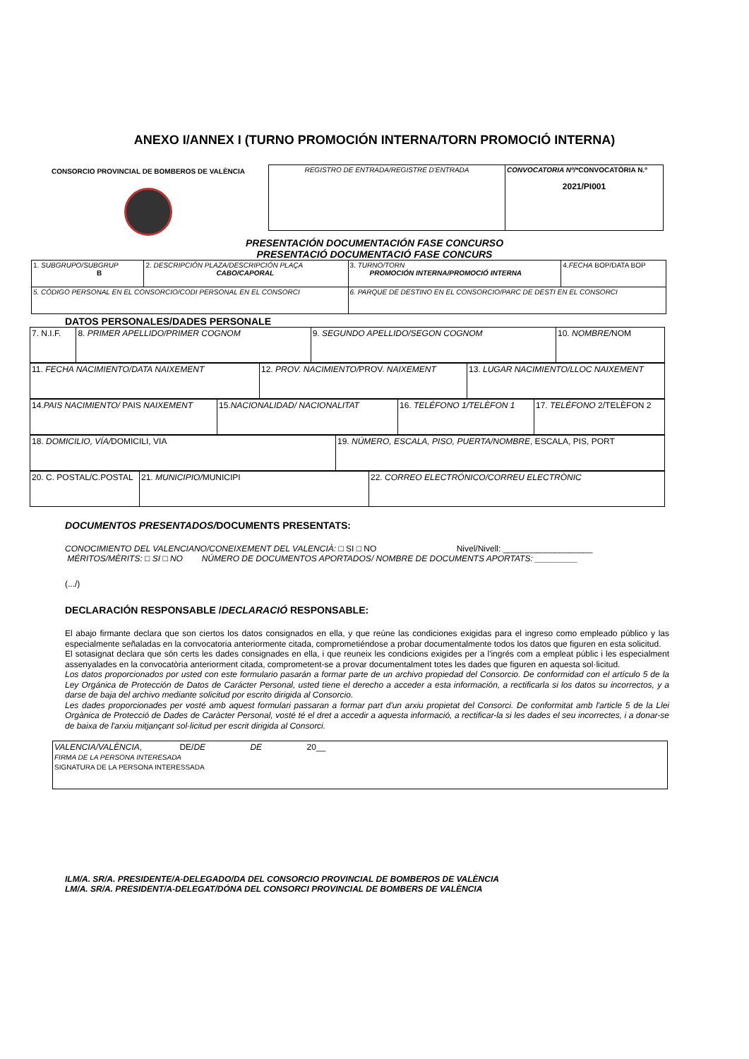ANEXO I/ANNEX I (TURNO PROMOCIÓN INTERNA/TORN PROMOCIÓ INTERNA)
CONSORCIO PROVINCIAL DE BOMBEROS DE VALÈNCIA
| REGISTRO DE ENTRADA/REGISTRE D'ENTRADA | CONVOCATORIA Nº/* CONVOCATÒRIA N.º 2021/PI001 |
PRESENTACIÓN DOCUMENTACIÓN FASE CONCURSO
PRESENTACIÓ DOCUMENTACIÓ FASE CONCURS
| 1. SUBGRUPO/SUBGRUP B | 2. DESCRIPCIÓN PLAZA/DESCRIPCIÓN PLAÇA CABO/CAPORAL | 3. TURNO/TORN PROMOCIÓN INTERNA/PROMOCIÓ INTERNA | 4. FECHA BOP/DATA BOP |
| 5. CÓDIGO PERSONAL EN EL CONSORCIO/CODI PERSONAL EN EL CONSORCI | | 6. PARQUE DE DESTINO EN EL CONSORCIO/PARC DE DESTI EN EL CONSORCI | |
DATOS PERSONALES/DADES PERSONALE
| 7. N.I.F. | 8. PRIMER APELLIDO/PRIMER COGNOM | 9. SEGUNDO APELLIDO/SEGON COGNOM | 10. NOMBRE/ NOM |
| 11. FECHA NACIMIENTO/DATA NAIXEMENT | 12. PROV. NACIMIENTO/ PROV. NAIXEMENT | 13. LUGAR NACIMIENTO/LLOC NAIXEMENT |
| 14. PAIS NACIMIENTO/ PAIS NAIXEMENT | 15. NACIONALIDAD/ NACIONALITAT | 16. TELÉFONO 1/TELÈFON 1 | 17. TELÉFONO 2/TELÈFON 2 |
| 18. DOMICILIO, VÍA/ DOMICILI, VIA | 19. NÚMERO, ESCALA, PISO, PUERTA/NOMBRE , ESCALA, PIS, PORT |
| 20. C. POSTAL/C.POSTAL | 21. MUNICIPIO/ MUNICIPI | 22. CORREO ELECTRÓNICO/CORREU ELECTRÒNIC |
DOCUMENTOS PRESENTADOS/DOCUMENTS PRESENTATS:
CONOCIMIENTO DEL VALENCIANO/CONEIXEMENT DEL VALENCIÀ: □ SI □ NO Nivel/Nivell: ___________________
MÉRITOS/MÈRITS: □ SI □ NO NÚMERO DE DOCUMENTOS APORTADOS/ NOMBRE DE DOCUMENTS APORTATS: _________
(.../)
DECLARACIÓN RESPONSABLE /DECLARACIÓ RESPONSABLE:
El abajo firmante declara que son ciertos los datos consignados en ella, y que reúne las condiciones exigidas para el ingreso como empleado público y las especialmente señaladas en la convocatoria anteriormente citada, comprometiéndose a probar documentalmente todos los datos que figuren en esta solicitud.
El sotasignat declara que són certs les dades consignades en ella, i que reuneix les condicions exigides per a l'ingrés com a empleat públic i les especialment assenyalades en la convocatòria anteriorment citada, comprometent-se a provar documentalment totes les dades que figuren en aquesta sol·licitud.
Los datos proporcionados por usted con este formulario pasarán a formar parte de un archivo propiedad del Consorcio. De conformidad con el artículo 5 de la Ley Orgánica de Protección de Datos de Carácter Personal, usted tiene el derecho a acceder a esta información, a rectificarla si los datos su incorrectos, y a darse de baja del archivo mediante solicitud por escrito dirigida al Consorcio.
Les dades proporcionades per vosté amb aquest formulari passaran a formar part d'un arxiu propietat del Consorci. De conformitat amb l'article 5 de la Llei Orgànica de Protecció de Dades de Caràcter Personal, vosté té el dret a accedir a aquesta informació, a rectificar-la si les dades el seu incorrectes, i a donar-se de baixa de l'arxiu mitjançant sol·licitud per escrit dirigida al Consorci.
| VALENCIA/VALÈNCIA , DE/ DE DE 20__ FIRMA DE LA PERSONA INTERESADA SIGNATURA DE LA PERSONA INTERESSADA |
ILM/A. SR/A. PRESIDENTE/A-DELEGADO/DA DEL CONSORCIO PROVINCIAL DE BOMBEROS DE VALÈNCIA
LM/A. SR/A. PRESIDENT/A-DELEGAT/DÓNA DEL CONSORCI PROVINCIAL DE BOMBERS DE VALÈNCIA